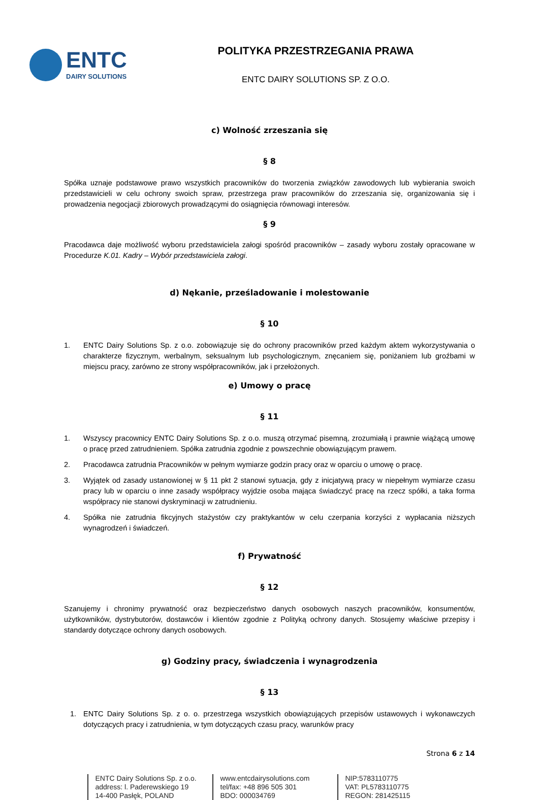ENTC
DAIRY SOLUTIONS
POLITYKA PRZESTRZEGANIA PRAWA
ENTC DAIRY SOLUTIONS SP. Z O.O.
c) Wolność zrzeszania się
§ 8
Spółka uznaje podstawowe prawo wszystkich pracowników do tworzenia związków zawodowych lub wybierania swoich przedstawicieli w celu ochrony swoich spraw, przestrzega praw pracowników do zrzeszania się, organizowania się i prowadzenia negocjacji zbiorowych prowadzącymi do osiągnięcia równowagi interesów.
§ 9
Pracodawca daje możliwość wyboru przedstawiciela załogi spośród pracowników – zasady wyboru zostały opracowane w Procedurze K.01. Kadry – Wybór przedstawiciela załogi.
d) Nękanie, prześladowanie i molestowanie
§ 10
1. ENTC Dairy Solutions Sp. z o.o. zobowiązuje się do ochrony pracowników przed każdym aktem wykorzystywania o charakterze fizycznym, werbalnym, seksualnym lub psychologicznym, znęcaniem się, poniżaniem lub groźbami w miejscu pracy, zarówno ze strony współpracowników, jak i przełożonych.
e) Umowy o pracę
§ 11
1. Wszyscy pracownicy ENTC Dairy Solutions Sp. z o.o. muszą otrzymać pisemną, zrozumiałą i prawnie wiążącą umowę o pracę przed zatrudnieniem. Spółka zatrudnia zgodnie z powszechnie obowiązującym prawem.
2. Pracodawca zatrudnia Pracowników w pełnym wymiarze godzin pracy oraz w oparciu o umowę o pracę.
3. Wyjątek od zasady ustanowionej w § 11 pkt 2 stanowi sytuacja, gdy z inicjatywą pracy w niepełnym wymiarze czasu pracy lub w oparciu o inne zasady współpracy wyjdzie osoba mająca świadczyć pracę na rzecz spółki, a taka forma współpracy nie stanowi dyskryminacji w zatrudnieniu.
4. Spółka nie zatrudnia fikcyjnych stażystów czy praktykantów w celu czerpania korzyści z wypłacania niższych wynagrodzeń i świadczeń.
f) Prywatność
§ 12
Szanujemy i chronimy prywatność oraz bezpieczeństwo danych osobowych naszych pracowników, konsumentów, użytkowników, dystrybutorów, dostawców i klientów zgodnie z Polityką ochrony danych. Stosujemy właściwe przepisy i standardy dotyczące ochrony danych osobowych.
g) Godziny pracy, świadczenia i wynagrodzenia
§ 13
1. ENTC Dairy Solutions Sp. z o. o. przestrzega wszystkich obowiązujących przepisów ustawowych i wykonawczych dotyczących pracy i zatrudnienia, w tym dotyczących czasu pracy, warunków pracy
Strona 6 z 14
ENTC Dairy Solutions Sp. z o.o.
address: l. Paderewskiego 19
14-400 Pasłęk, POLAND
www.entcdairysolutions.com
tel/fax: +48 896 505 301
BDO: 000034769
NIP:5783110775
VAT: PL5783110775
REGON: 281425115